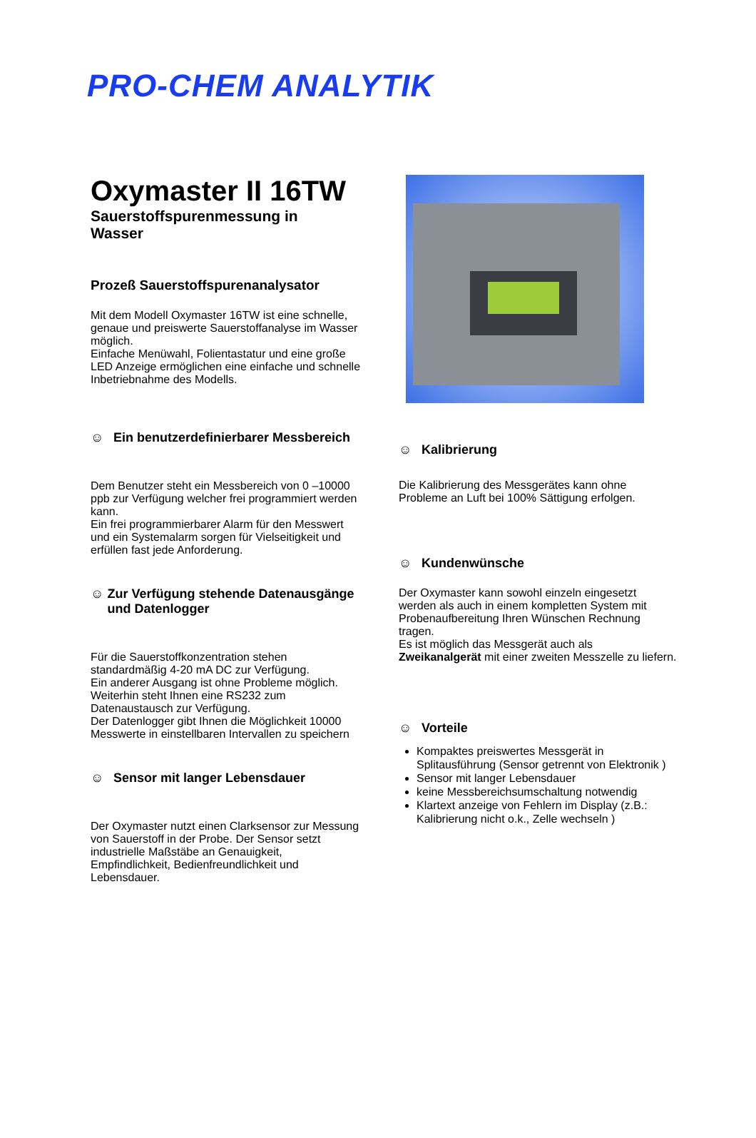PRO-CHEM ANALYTIK
Oxymaster II 16TW
Sauerstoffspurenmessung in
Wasser
Prozeß Sauerstoffspurenanalysator
Mit dem Modell Oxymaster 16TW ist eine schnelle, genaue und preiswerte Sauerstoffanalyse im Wasser möglich.
Einfache Menüwahl, Folientastatur und eine große LED Anzeige ermöglichen eine einfache und schnelle Inbetriebnahme des Modells.
☺ Ein benutzerdefinierbarer Messbereich
Dem Benutzer steht ein Messbereich von 0 –10000 ppb zur Verfügung welcher frei programmiert werden kann.
Ein frei programmierbarer Alarm für den Messwert und ein Systemalarm sorgen für Vielseitigkeit und erfüllen fast jede Anforderung.
☺ Zur Verfügung stehende Datenausgänge und Datenlogger
Für die Sauerstoffkonzentration stehen standardmäßig 4-20 mA DC zur Verfügung.
Ein anderer Ausgang ist ohne Probleme möglich.
Weiterhin steht Ihnen eine RS232 zum Datenaustausch zur Verfügung.
Der Datenlogger gibt Ihnen die Möglichkeit 10000 Messwerte in einstellbaren Intervallen zu speichern
☺ Sensor mit langer Lebensdauer
Der Oxymaster nutzt einen Clarksensor zur Messung von Sauerstoff in der Probe. Der Sensor setzt industrielle Maßstäbe an Genauigkeit, Empfindlichkeit, Bedienfreundlichkeit und Lebensdauer.
☺ Kalibrierung
Die Kalibrierung des Messgerätes kann ohne Probleme an Luft bei 100% Sättigung erfolgen.
☺ Kundenwünsche
Der Oxymaster kann sowohl einzeln eingesetzt werden als auch in einem kompletten System mit Probenaufbereitung Ihren Wünschen Rechnung tragen.
Es ist möglich das Messgerät auch als Zweikanalgerät mit einer zweiten Messzelle zu liefern.
☺ Vorteile
Kompaktes preiswertes Messgerät in Splitausführung (Sensor getrennt von Elektronik )
Sensor mit langer Lebensdauer
keine Messbereichsumschaltung notwendig
Klartext anzeige von Fehlern im Display (z.B.: Kalibrierung nicht o.k., Zelle wechseln )